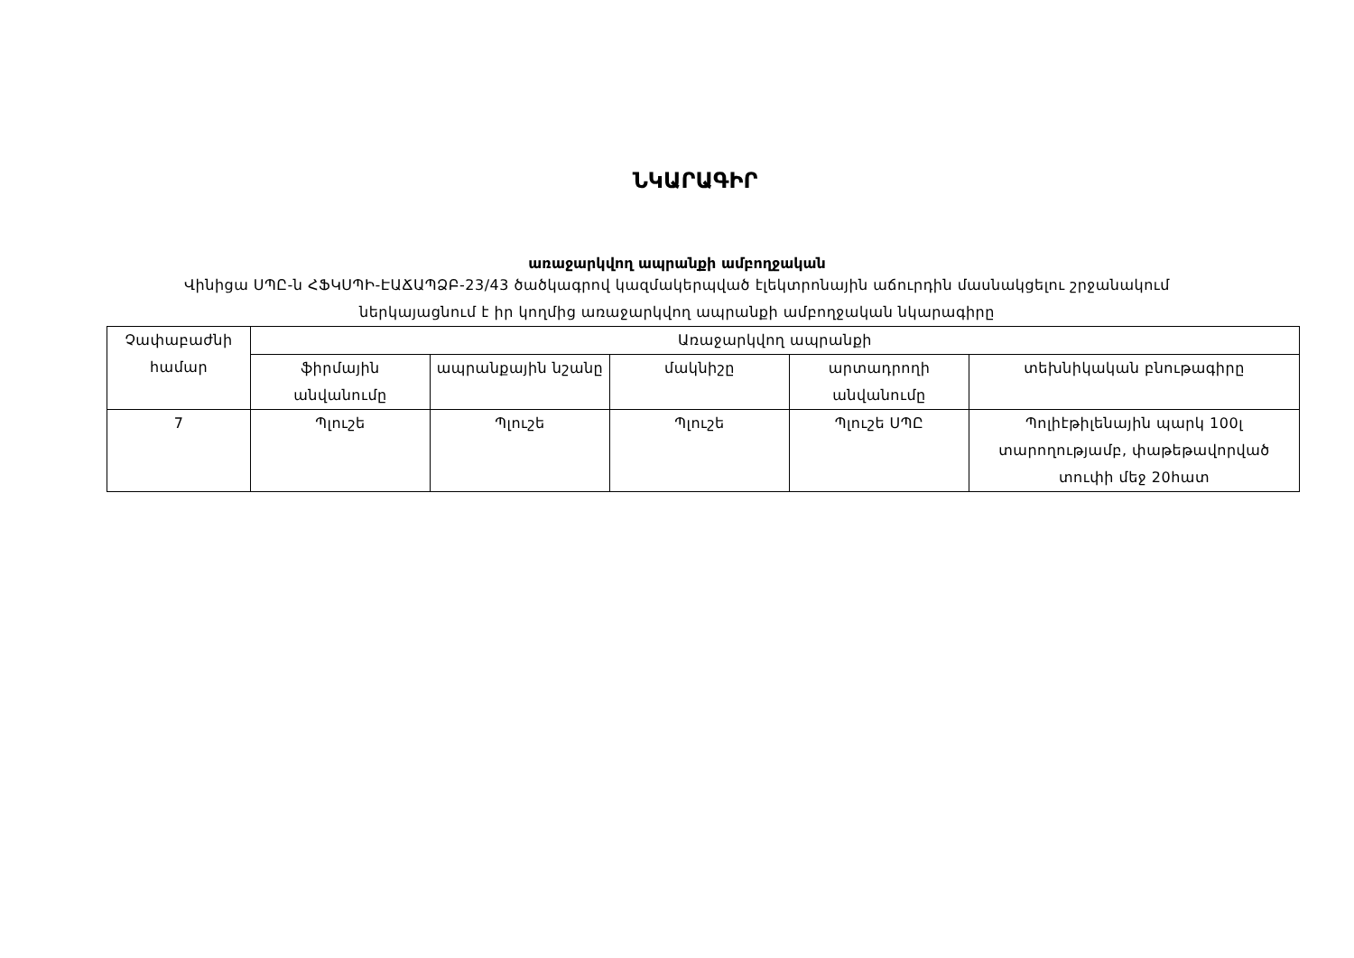ՆԿԱՐԱԳԻՐ
առաջարկվող ապրանքի ամբողջական
Վինիցա ՍՊԸ-ն ՀՖԿՍՊԻ-ԷԱՃԱՊՁԲ-23/43 ծածկագրով կազմակերպված էլեկտրոնային աճուրդին մասնակցելու շրջանակում
ներկայացնում է իր կողմից առաջարկվող ապրանքի ամբողջական նկարագիրը
| Չափաբաժնի համար | Առաջարկվող ապրանքի | | | | |
| | ֆիրմային անվանումը | ապրանքային նշանը | մակնիշը | արտադրողի անվանումը | տեխնիկական բնութագիրը |
| 7 | Պլուշե | Պլուշե | Պլուշե | Պլուշե ՍՊԸ | Պոլիէթիլենային պարկ 100լ տարողությամբ, փաթեթավորված տուփի մեջ 20հատ |